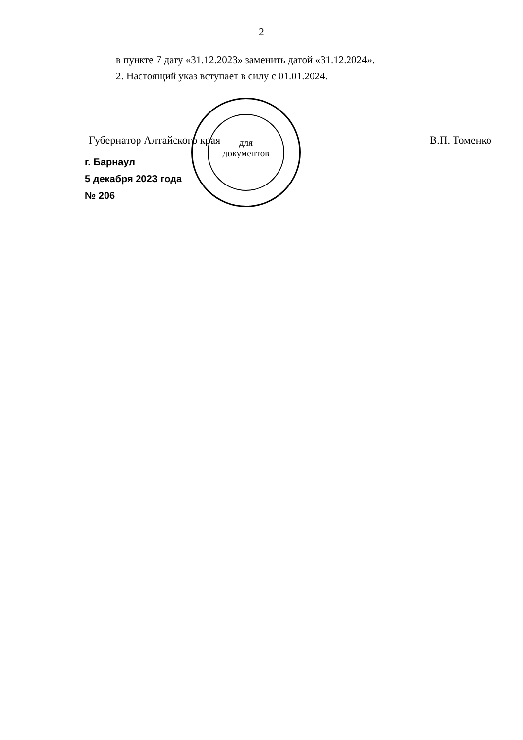2
в пункте 7 дату «31.12.2023» заменить датой «31.12.2024».
2. Настоящий указ вступает в силу с 01.01.2024.
Губернатор Алтайского края В.П. Томенко
г. Барнаул
5 декабря 2023 года
№ 206
для
документов